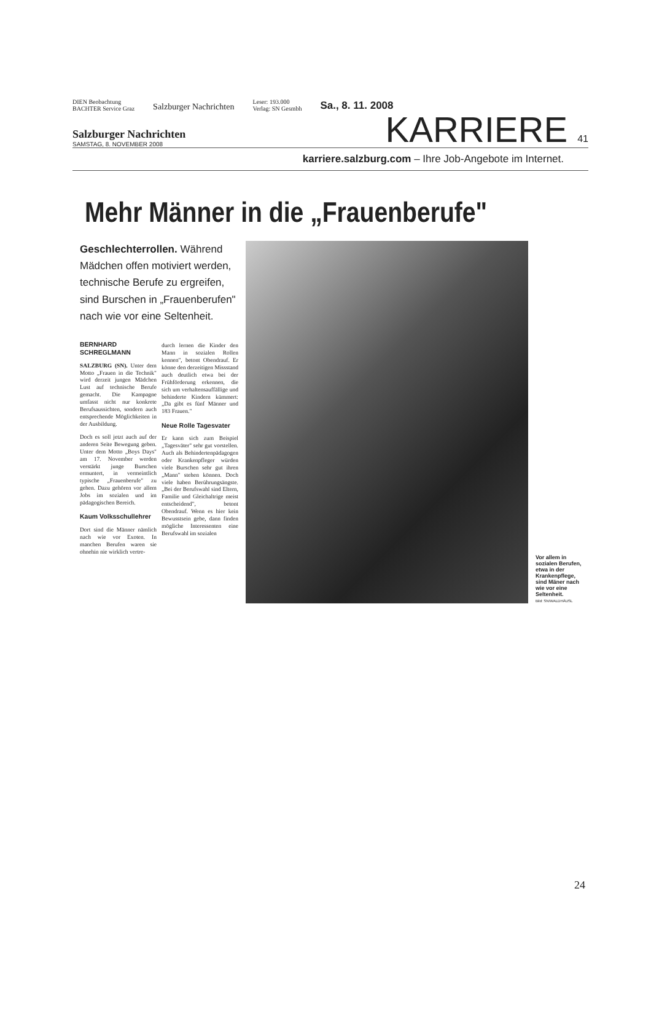DIEN Beobachtung
BACHTER Service Graz
Salzburger Nachrichten
Leser: 193.000
Verlag: SN Gesmbh
Sa., 8. 11. 2008
Salzburger Nachrichten
SAMSTAG, 8. NOVEMBER 2008
KARRIERE 41
karriere.salzburg.com – Ihre Job-Angebote im Internet.
Mehr Männer in die „Frauenberufe"
Geschlechterrollen. Während Mädchen offen motiviert werden, technische Berufe zu ergreifen, sind Burschen in „Frauenberufen" nach wie vor eine Seltenheit.
BERNHARD SCHREGLMANN
SALZBURG (SN). Unter dem Motto „Frauen in die Technik" wird derzeit jungen Mädchen Lust auf technische Berufe gemacht. Die Kampagne umfasst nicht nur konkrete Berufsaussichten, sondern auch entsprechende Möglichkeiten in der Ausbildung.
Doch es soll jetzt auch auf der anderen Seite Bewegung geben. Unter dem Motto „Boys Days" am 17. November werden verstärkt junge Burschen ermuntert, in vermeintlich typische „Frauenberufe" zu gehen. Dazu gehören vor allem Jobs im sozialen und im pädagogischen Bereich.
Kaum Volksschullehrer
Dort sind die Männer nämlich nach wie vor Exoten. In manchen Berufen waren sie ohnehin nie wirklich vertre-
durch lernen die Kinder den Mann in sozialen Rollen kennen", betont Obendrauf. Er könne den derzeitigen Missstand auch deutlich etwa bei der Frühförderung erkennen, die sich um verhaltensauffällige und behinderte Kindern kümmert: „Da gibt es fünf Männer und 183 Frauen."
Neue Rolle Tagesvater
Er kann sich zum Beispiel „Tagesväter" sehr gut vorstellen. Auch als Behindertenpädagogen oder Krankenpfleger würden viele Burschen sehr gut ihren „Mann" stehen können. Doch viele haben Berührungsängste. „Bei der Berufswahl sind Eltern, Familie und Gleichaltrige meist entscheidend", betont Obendrauf. Wenn es hier kein Bewusstsein gebe, dann finden mögliche Interessenten eine Berufswahl im sozialen
Vor allem in sozialen Berufen, etwa in der Krankenpflege, sind Mäner nach wie vor eine Seltenheit.
Bild: SN/WALDHÄUSL
24